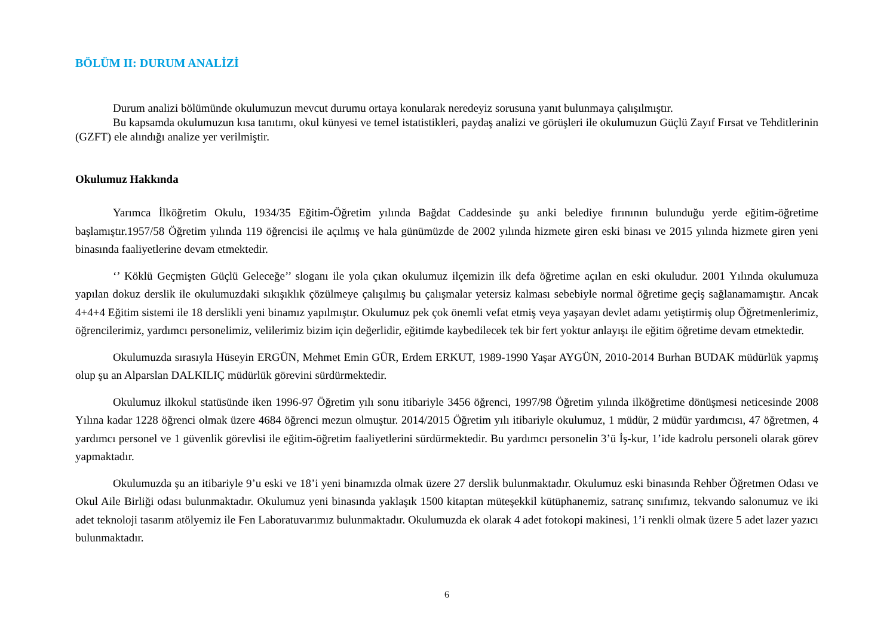BÖLÜM II: DURUM ANALİZİ
Durum analizi bölümünde okulumuzun mevcut durumu ortaya konularak neredeyiz sorusuna yanıt bulunmaya çalışılmıştır.
Bu kapsamda okulumuzun kısa tanıtımı, okul künyesi ve temel istatistikleri, paydaş analizi ve görüşleri ile okulumuzun Güçlü Zayıf Fırsat ve Tehditlerinin (GZFT) ele alındığı analize yer verilmiştir.
Okulumuz Hakkında
Yarımca İlköğretim Okulu, 1934/35 Eğitim-Öğretim yılında Bağdat Caddesinde şu anki belediye fırınının bulunduğu yerde eğitim-öğretime başlamıştır.1957/58 Öğretim yılında 119 öğrencisi ile açılmış ve hala günümüzde de 2002 yılında hizmete giren eski binası ve 2015 yılında hizmete giren yeni binasında faaliyetlerine devam etmektedir.
‘’ Köklü Geçmişten Güçlü Geleceğe’’ sloganı ile yola çıkan okulumuz ilçemizin ilk defa öğretime açılan en eski okuludur. 2001 Yılında okulumuza yapılan dokuz derslik ile okulumuzdaki sıkışıklık çözülmeye çalışılmış bu çalışmalar yetersiz kalması sebebiyle normal öğretime geçiş sağlanamamıştır. Ancak 4+4+4 Eğitim sistemi ile 18 derslikli yeni binamız yapılmıştır. Okulumuz pek çok önemli vefat etmiş veya yaşayan devlet adamı yetiştirmiş olup Öğretmenlerimiz, öğrencilerimiz, yardımcı personelimiz, velilerimiz bizim için değerlidir, eğitimde kaybedilecek tek bir fert yoktur anlayışı ile eğitim öğretime devam etmektedir.
Okulumuzda sırasıyla Hüseyin ERGÜN, Mehmet Emin GÜR, Erdem ERKUT, 1989-1990 Yaşar AYGÜN, 2010-2014 Burhan BUDAK müdürlük yapmış olup şu an Alparslan DALKILIÇ müdürlük görevini sürdürmektedir.
Okulumuz ilkokul statüsünde iken 1996-97 Öğretim yılı sonu itibariyle 3456 öğrenci, 1997/98 Öğretim yılında ilköğretime dönüşmesi neticesinde 2008 Yılına kadar 1228 öğrenci olmak üzere 4684 öğrenci mezun olmuştur. 2014/2015 Öğretim yılı itibariyle okulumuz, 1 müdür, 2 müdür yardımcısı, 47 öğretmen, 4 yardımcı personel ve 1 güvenlik görevlisi ile eğitim-öğretim faaliyetlerini sürdürmektedir. Bu yardımcı personelin 3’ü İş-kur, 1’ide kadrolu personeli olarak görev yapmaktadır.
Okulumuzda şu an itibariyle 9’u eski ve 18’i yeni binamızda olmak üzere 27 derslik bulunmaktadır. Okulumuz eski binasında Rehber Öğretmen Odası ve Okul Aile Birliği odası bulunmaktadır. Okulumuz yeni binasında yaklaşık 1500 kitaptan müteşekkil kütüphanemiz, satranç sınıfımız, tekvando salonumuz ve iki adet teknoloji tasarım atölyemiz ile Fen Laboratuvarımız bulunmaktadır. Okulumuzda ek olarak 4 adet fotokopi makinesi, 1’i renkli olmak üzere 5 adet lazer yazıcı bulunmaktadır.
6